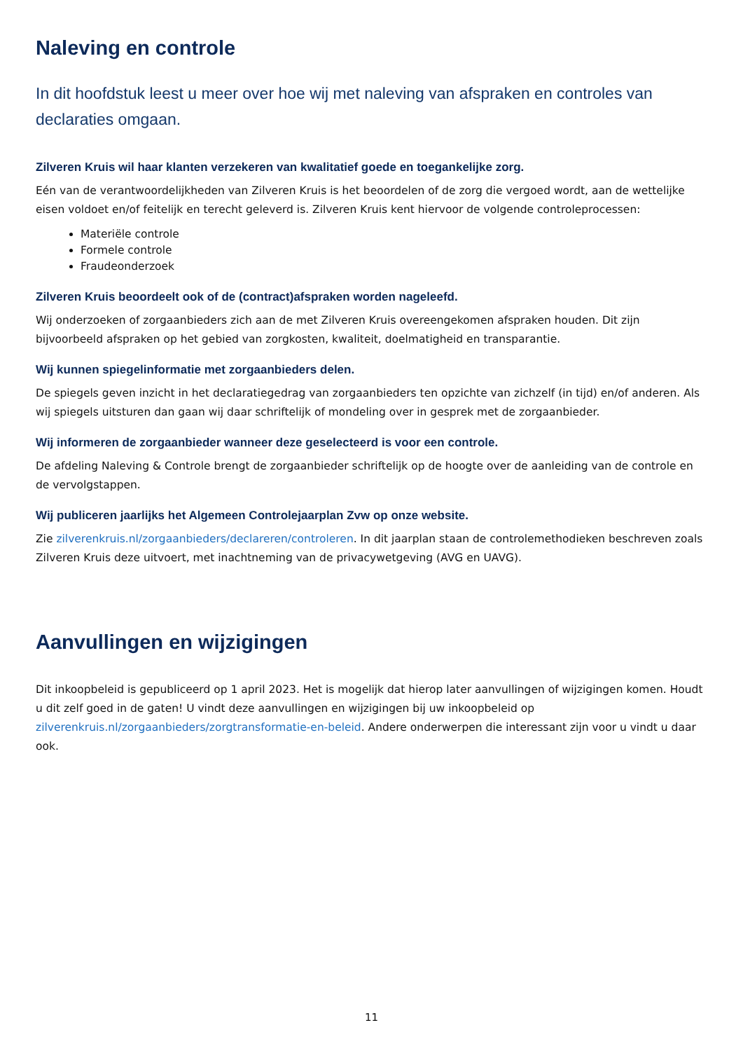Naleving en controle
In dit hoofdstuk leest u meer over hoe wij met naleving van afspraken en controles van declaraties omgaan.
Zilveren Kruis wil haar klanten verzekeren van kwalitatief goede en toegankelijke zorg.
Eén van de verantwoordelijkheden van Zilveren Kruis is het beoordelen of de zorg die vergoed wordt, aan de wettelijke eisen voldoet en/of feitelijk en terecht geleverd is. Zilveren Kruis kent hiervoor de volgende controleprocessen:
Materiële controle
Formele controle
Fraudeonderzoek
Zilveren Kruis beoordeelt ook of de (contract)afspraken worden nageleefd.
Wij onderzoeken of zorgaanbieders zich aan de met Zilveren Kruis overeengekomen afspraken houden. Dit zijn bijvoorbeeld afspraken op het gebied van zorgkosten, kwaliteit, doelmatigheid en transparantie.
Wij kunnen spiegelinformatie met zorgaanbieders delen.
De spiegels geven inzicht in het declaratiegedrag van zorgaanbieders ten opzichte van zichzelf (in tijd) en/of anderen. Als wij spiegels uitsturen dan gaan wij daar schriftelijk of mondeling over in gesprek met de zorgaanbieder.
Wij informeren de zorgaanbieder wanneer deze geselecteerd is voor een controle.
De afdeling Naleving & Controle brengt de zorgaanbieder schriftelijk op de hoogte over de aanleiding van de controle en de vervolgstappen.
Wij publiceren jaarlijks het Algemeen Controlejaarplan Zvw op onze website.
Zie zilverenkruis.nl/zorgaanbieders/declareren/controleren. In dit jaarplan staan de controlemethodieken beschreven zoals Zilveren Kruis deze uitvoert, met inachtneming van de privacywetgeving (AVG en UAVG).
Aanvullingen en wijzigingen
Dit inkoopbeleid is gepubliceerd op 1 april 2023. Het is mogelijk dat hierop later aanvullingen of wijzigingen komen. Houdt u dit zelf goed in de gaten! U vindt deze aanvullingen en wijzigingen bij uw inkoopbeleid op zilverenkruis.nl/zorgaanbieders/zorgtransformatie-en-beleid. Andere onderwerpen die interessant zijn voor u vindt u daar ook.
11